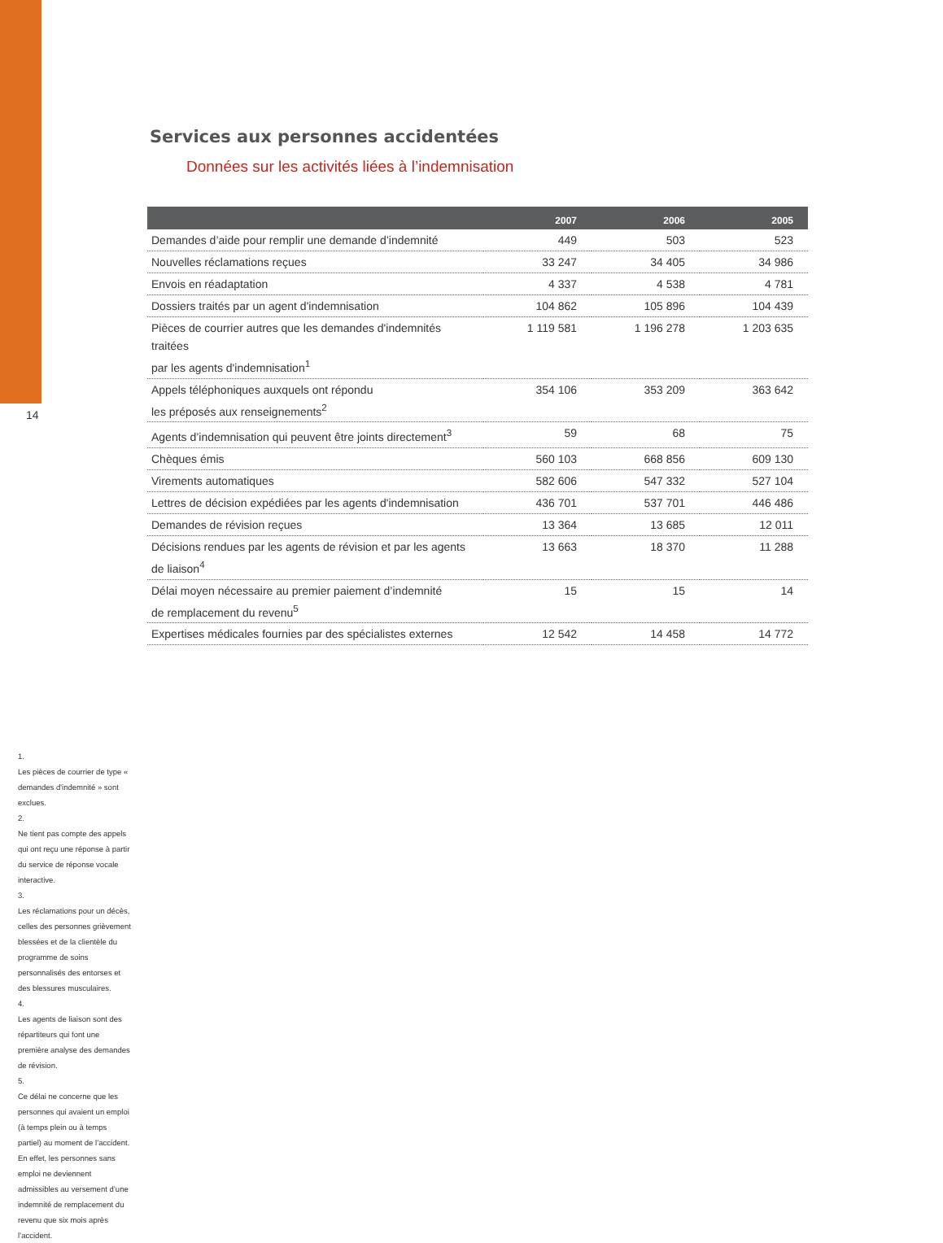14
Services aux personnes accidentées
Données sur les activités liées à l’indemnisation
| | 2007 | 2006 | 2005 |
| --- | --- | --- | --- |
| Demandes d’aide pour remplir une demande d’indemnité | 449 | 503 | 523 |
| Nouvelles réclamations reçues | 33 247 | 34 405 | 34 986 |
| Envois en réadaptation | 4 337 | 4 538 | 4 781 |
| Dossiers traités par un agent d'indemnisation | 104 862 | 105 896 | 104 439 |
| Pièces de courrier autres que les demandes d'indemnités traitées par les agents d'indemnisation<sup>1</sup> | 1 119 581 | 1 196 278 | 1 203 635 |
| Appels téléphoniques auxquels ont répondu les préposés aux renseignements<sup>2</sup> | 354 106 | 353 209 | 363 642 |
| Agents d’indemnisation qui peuvent être joints directement<sup>3</sup> | 59 | 68 | 75 |
| Chèques émis | 560 103 | 668 856 | 609 130 |
| Virements automatiques | 582 606 | 547 332 | 527 104 |
| Lettres de décision expédiées par les agents d'indemnisation | 436 701 | 537 701 | 446 486 |
| Demandes de révision reçues | 13 364 | 13 685 | 12 011 |
| Décisions rendues par les agents de révision et par les agents de liaison<sup>4</sup> | 13 663 | 18 370 | 11 288 |
| Délai moyen nécessaire au premier paiement d’indemnité de remplacement du revenu<sup>5</sup> | 15 | 15 | 14 |
| Expertises médicales fournies par des spécialistes externes | 12 542 | 14 458 | 14 772 |
1.
Les pièces de courrier de type « demandes d'indemnité » sont exclues.
2.
Ne tient pas compte des appels qui ont reçu une réponse à partir du service de réponse vocale interactive.
3.
Les réclamations pour un décès, celles des personnes grièvement blessées et de la clientèle du programme de soins personnalisés des entorses et des blessures musculaires.
4.
Les agents de liaison sont des répartiteurs qui font une première analyse des demandes de révision.
5.
Ce délai ne concerne que les personnes qui avaient un emploi (à temps plein ou à temps partiel) au moment de l’accident. En effet, les personnes sans emploi ne deviennent admissibles au versement d’une indemnité de remplacement du revenu que six mois après l’accident.